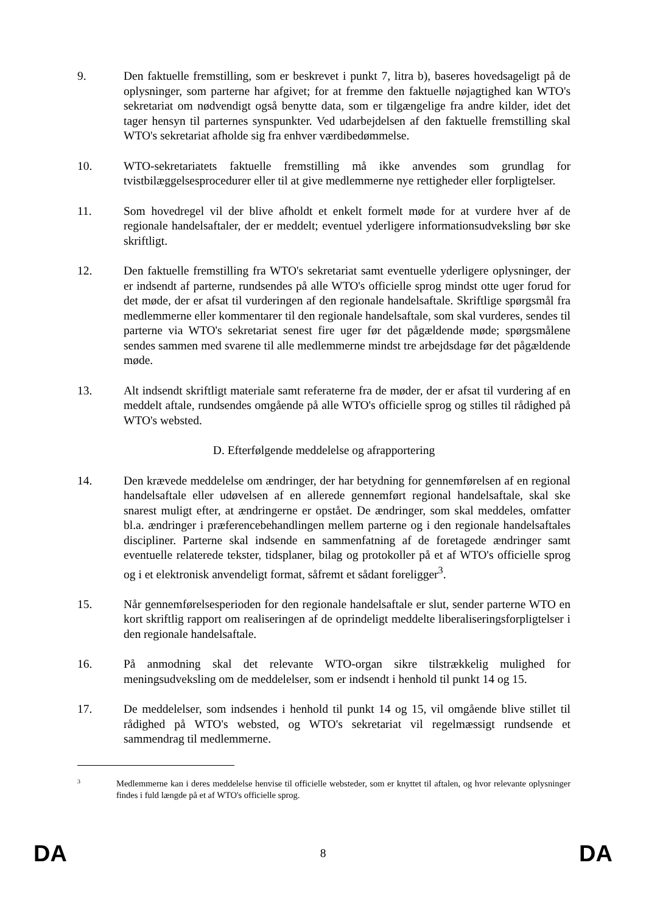9. Den faktuelle fremstilling, som er beskrevet i punkt 7, litra b), baseres hovedsageligt på de oplysninger, som parterne har afgivet; for at fremme den faktuelle nøjagtighed kan WTO's sekretariat om nødvendigt også benytte data, som er tilgængelige fra andre kilder, idet det tager hensyn til parternes synspunkter. Ved udarbejdelsen af den faktuelle fremstilling skal WTO's sekretariat afholde sig fra enhver værdibedømmelse.
10. WTO-sekretariatets faktuelle fremstilling må ikke anvendes som grundlag for tvistbilæggelsesprocedurer eller til at give medlemmerne nye rettigheder eller forpligtelser.
11. Som hovedregel vil der blive afholdt et enkelt formelt møde for at vurdere hver af de regionale handelsaftaler, der er meddelt; eventuel yderligere informationsudveksling bør ske skriftligt.
12. Den faktuelle fremstilling fra WTO's sekretariat samt eventuelle yderligere oplysninger, der er indsendt af parterne, rundsendes på alle WTO's officielle sprog mindst otte uger forud for det møde, der er afsat til vurderingen af den regionale handelsaftale. Skriftlige spørgsmål fra medlemmerne eller kommentarer til den regionale handelsaftale, som skal vurderes, sendes til parterne via WTO's sekretariat senest fire uger før det pågældende møde; spørgsmålene sendes sammen med svarene til alle medlemmerne mindst tre arbejdsdage før det pågældende møde.
13. Alt indsendt skriftligt materiale samt referaterne fra de møder, der er afsat til vurdering af en meddelt aftale, rundsendes omgående på alle WTO's officielle sprog og stilles til rådighed på WTO's websted.
D. Efterfølgende meddelelse og afrapportering
14. Den krævede meddelelse om ændringer, der har betydning for gennemførelsen af en regional handelsaftale eller udøvelsen af en allerede gennemført regional handelsaftale, skal ske snarest muligt efter, at ændringerne er opstået. De ændringer, som skal meddeles, omfatter bl.a. ændringer i præferencebehandlingen mellem parterne og i den regionale handelsaftales discipliner. Parterne skal indsende en sammenfatning af de foretagede ændringer samt eventuelle relaterede tekster, tidsplaner, bilag og protokoller på et af WTO's officielle sprog og i et elektronisk anvendeligt format, såfremt et sådant foreligger<sup>3</sup>.
15. Når gennemførelsesperioden for den regionale handelsaftale er slut, sender parterne WTO en kort skriftlig rapport om realiseringen af de oprindeligt meddelte liberaliseringsforpligtelser i den regionale handelsaftale.
16. På anmodning skal det relevante WTO-organ sikre tilstrækkelig mulighed for meningsudveksling om de meddelelser, som er indsendt i henhold til punkt 14 og 15.
17. De meddelelser, som indsendes i henhold til punkt 14 og 15, vil omgående blive stillet til rådighed på WTO's websted, og WTO's sekretariat vil regelmæssigt rundsende et sammendrag til medlemmerne.
3
Medlemmerne kan i deres meddelelse henvise til officielle websteder, som er knyttet til aftalen, og hvor relevante oplysninger findes i fuld længde på et af WTO's officielle sprog.
DA 8 DA